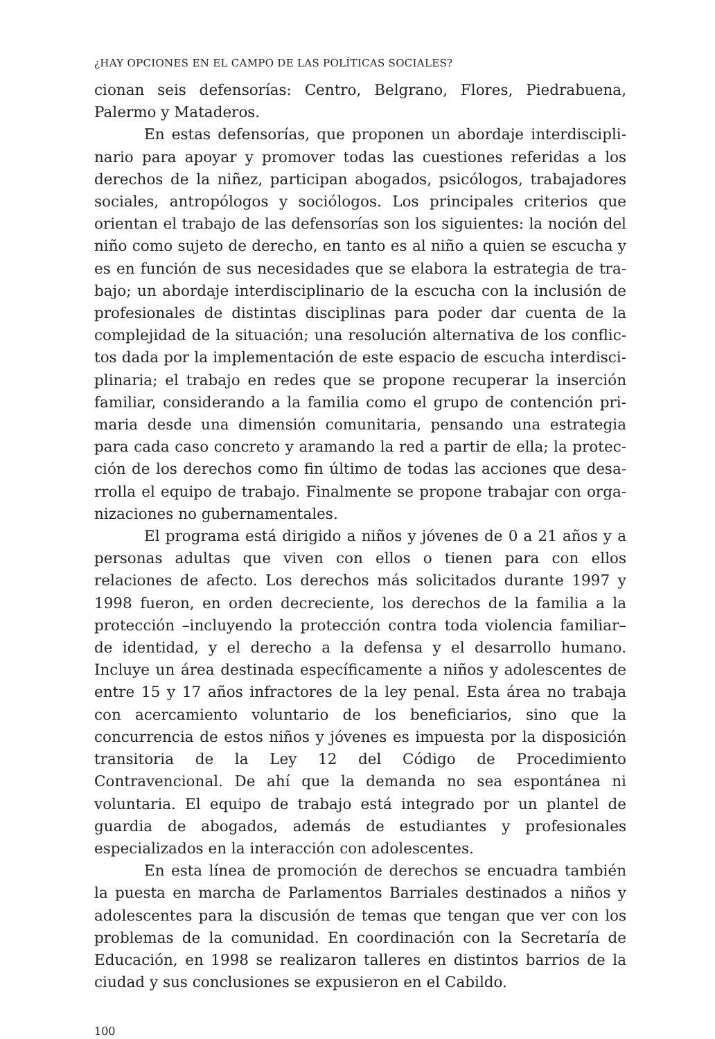¿HAY OPCIONES EN EL CAMPO DE LAS POLÍTICAS SOCIALES?
cionan seis defensorías: Centro, Belgrano, Flores, Piedrabuena, Palermo y Mataderos.
En estas defensorías, que proponen un abordaje interdiscipli­nario para apoyar y promover todas las cuestiones referidas a los derechos de la niñez, participan abogados, psicólogos, trabajadores sociales, antropólogos y sociólogos. Los principales criterios que orientan el trabajo de las defensorías son los siguientes: la noción del niño como sujeto de derecho, en tanto es al niño a quien se escucha y es en función de sus necesidades que se elabora la estrategia de tra­bajo; un abordaje interdisciplinario de la escucha con la inclusión de profesionales de distintas disciplinas para poder dar cuenta de la complejidad de la situación; una resolución alternativa de los conflic­tos dada por la implementación de este espacio de escucha interdisci­plinaria; el trabajo en redes que se propone recuperar la inserción familiar, considerando a la familia como el grupo de contención pri­maria desde una dimensión comunitaria, pensando una estrategia para cada caso concreto y aramando la red a partir de ella; la protec­ción de los derechos como fin último de todas las acciones que desa­rrolla el equipo de trabajo. Finalmente se propone trabajar con orga­nizaciones no gubernamentales.
El programa está dirigido a niños y jóvenes de 0 a 21 años y a personas adultas que viven con ellos o tienen para con ellos relaciones de afecto. Los derechos más solicitados durante 1997 y 1998 fueron, en orden decreciente, los derechos de la familia a la protección –inclu­yendo la protección contra toda violencia familiar– de identidad, y el derecho a la defensa y el desarrollo humano. Incluye un área destina­da específicamente a niños y adolescentes de entre 15 y 17 años infractores de la ley penal. Esta área no trabaja con acercamiento voluntario de los beneficiarios, sino que la concurrencia de estos niños y jóvenes es impuesta por la disposición transitoria de la Ley 12 del Código de Procedimiento Contravencional. De ahí que la demanda no sea espontánea ni voluntaria. El equipo de trabajo está integrado por un plantel de guardia de abogados, además de estudiantes y profe­sionales especializados en la interacción con adolescentes.
En esta línea de promoción de derechos se encuadra también la puesta en marcha de Parlamentos Barriales destinados a niños y ado­lescentes para la discusión de temas que tengan que ver con los pro­blemas de la comunidad. En coordinación con la Secretaría de Educación, en 1998 se realizaron talleres en distintos barrios de la ciudad y sus conclusiones se expusieron en el Cabildo.
100